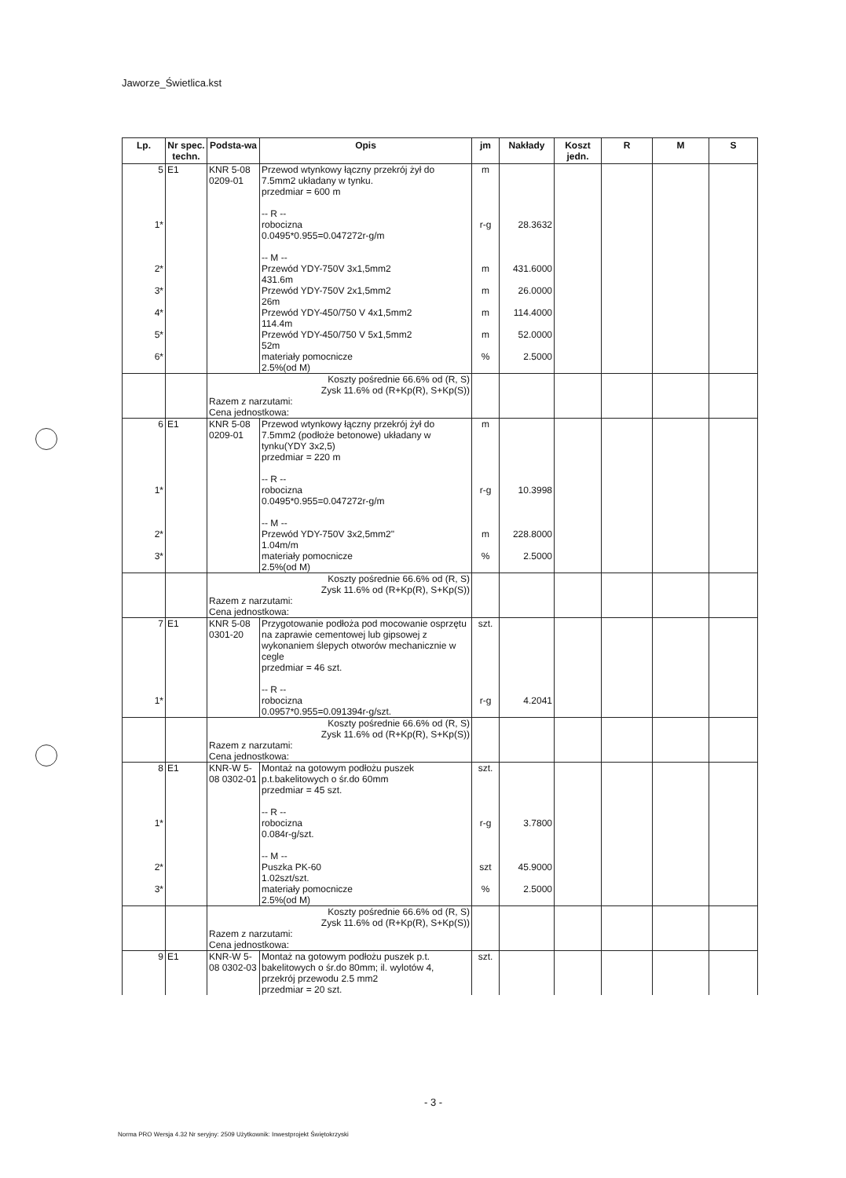Jaworze_Świetlica.kst
| Lp. | Nr spec. techn. | Podsta-wa | Opis | jm | Nakłady | Koszt jedn. | R | M | S |
| --- | --- | --- | --- | --- | --- | --- | --- | --- | --- |
| 5 | E1 | KNR 5-08 0209-01 | Przewod wtynkowy łączny przekrój żył do 7.5mm2 układany w tynku. przedmiar = 600 m -- R -- | m | | | | | |
| 1* | | | robocizna 0.0495*0.955=0.047272r-g/m -- M -- | r-g | 28.3632 | | | | |
| 2* | | | Przewód YDY-750V 3x1,5mm2 431.6m | m | 431.6000 | | | | |
| 3* | | | Przewód YDY-750V 2x1,5mm2 26m | m | 26.0000 | | | | |
| 4* | | | Przewód YDY-450/750 V 4x1,5mm2 114.4m | m | 114.4000 | | | | |
| 5* | | | Przewód YDY-450/750 V 5x1,5mm2 52m | m | 52.0000 | | | | |
| 6* | | | materiały pomocnicze 2.5%(od M) | % | 2.5000 | | | | |
| | | Koszty pośrednie 66.6% od (R, S) Zysk 11.6% od (R+Kp(R), S+Kp(S)) Razem z narzutami: Cena jednostkowa: | | | | | | | |
| 6 | E1 | KNR 5-08 0209-01 | Przewod wtynkowy łączny przekrój żył do 7.5mm2 (podłoże betonowe) układany w tynku(YDY 3x2,5) przedmiar = 220 m -- R -- | m | | | | | |
| 1* | | | robocizna 0.0495*0.955=0.047272r-g/m -- M -- | r-g | 10.3998 | | | | |
| 2* | | | Przewód YDY-750V 3x2,5mm2" 1.04m/m | m | 228.8000 | | | | |
| 3* | | | materiały pomocnicze 2.5%(od M) | % | 2.5000 | | | | |
| | | Koszty pośrednie 66.6% od (R, S) Zysk 11.6% od (R+Kp(R), S+Kp(S)) Razem z narzutami: Cena jednostkowa: | | | | | | | |
| 7 | E1 | KNR 5-08 0301-20 | Przygotowanie podłoża pod mocowanie osprzętu na zaprawie cementowej lub gipsowej z wykonaniem ślepych otworów mechanicznie w cegle przedmiar = 46 szt. -- R -- | szt. | | | | | |
| 1* | | | robocizna 0.0957*0.955=0.091394r-g/szt. | r-g | 4.2041 | | | | |
| | | Koszty pośrednie 66.6% od (R, S) Zysk 11.6% od (R+Kp(R), S+Kp(S)) Razem z narzutami: Cena jednostkowa: | | | | | | | |
| 8 | E1 | KNR-W 5-08 0302-01 | Montaż na gotowym podłożu puszek p.t.bakelitowych o śr.do 60mm przedmiar = 45 szt. -- R -- | szt. | | | | | |
| 1* | | | robocizna 0.084r-g/szt. -- M -- | r-g | 3.7800 | | | | |
| 2* | | | Puszka PK-60 1.02szt/szt. | szt | 45.9000 | | | | |
| 3* | | | materiały pomocnicze 2.5%(od M) | % | 2.5000 | | | | |
| | | Koszty pośrednie 66.6% od (R, S) Zysk 11.6% od (R+Kp(R), S+Kp(S)) Razem z narzutami: Cena jednostkowa: | | | | | | | |
| 9 | E1 | KNR-W 5-08 0302-03 | Montaż na gotowym podłożu puszek p.t. bakelitowych o śr.do 80mm; il. wylotów 4, przekrój przewodu 2.5 mm2 przedmiar = 20 szt. | szt. | | | | | |
- 3 -
Norma PRO Wersja 4.32 Nr seryjny: 2509 Użytkownik: Inwestprojekt Świętokrzyski